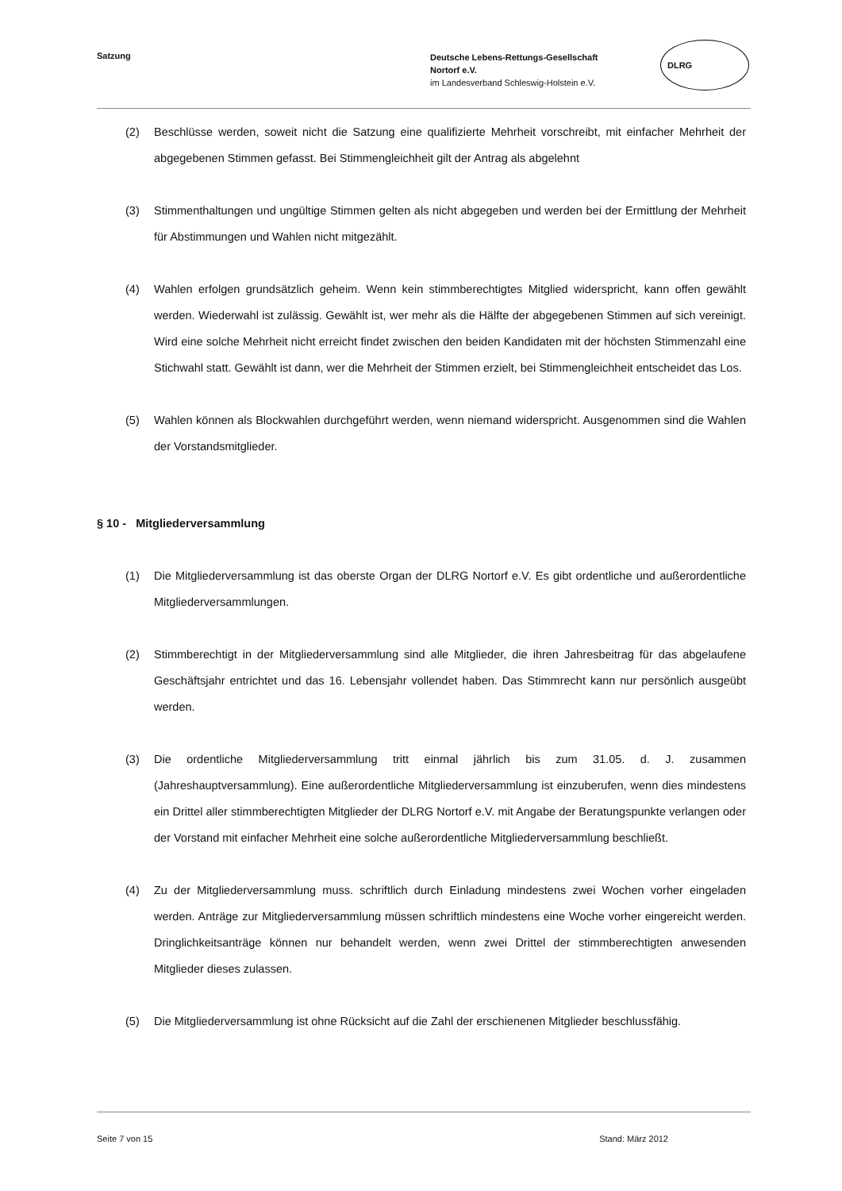Satzung
Deutsche Lebens-Rettungs-Gesellschaft
Nortorf e.V.
im Landesverband Schleswig-Holstein e.V.
DLRG
(2) Beschlüsse werden, soweit nicht die Satzung eine qualifizierte Mehrheit vorschreibt, mit einfacher Mehrheit der abgegebenen Stimmen gefasst. Bei Stimmengleichheit gilt der Antrag als abgelehnt
(3) Stimmenthaltungen und ungültige Stimmen gelten als nicht abgegeben und werden bei der Ermittlung der Mehrheit für Abstimmungen und Wahlen nicht mitgezählt.
(4) Wahlen erfolgen grundsätzlich geheim. Wenn kein stimmberechtigtes Mitglied widerspricht, kann offen gewählt werden. Wiederwahl ist zulässig. Gewählt ist, wer mehr als die Hälfte der abgegebenen Stimmen auf sich vereinigt. Wird eine solche Mehrheit nicht erreicht findet zwischen den beiden Kandidaten mit der höchsten Stimmenzahl eine Stichwahl statt. Gewählt ist dann, wer die Mehrheit der Stimmen erzielt, bei Stimmengleichheit entscheidet das Los.
(5) Wahlen können als Blockwahlen durchgeführt werden, wenn niemand widerspricht. Ausgenommen sind die Wahlen der Vorstandsmitglieder.
§ 10 - Mitgliederversammlung
(1) Die Mitgliederversammlung ist das oberste Organ der DLRG Nortorf e.V. Es gibt ordentliche und außerordentliche Mitgliederversammlungen.
(2) Stimmberechtigt in der Mitgliederversammlung sind alle Mitglieder, die ihren Jahresbeitrag für das abgelaufene Geschäftsjahr entrichtet und das 16. Lebensjahr vollendet haben. Das Stimmrecht kann nur persönlich ausgeübt werden.
(3) Die ordentliche Mitgliederversammlung tritt einmal jährlich bis zum 31.05. d. J. zusammen (Jahreshauptversammlung). Eine außerordentliche Mitgliederversammlung ist einzuberufen, wenn dies mindestens ein Drittel aller stimmberechtigten Mitglieder der DLRG Nortorf e.V. mit Angabe der Beratungspunkte verlangen oder der Vorstand mit einfacher Mehrheit eine solche außerordentliche Mitgliederversammlung beschließt.
(4) Zu der Mitgliederversammlung muss. schriftlich durch Einladung mindestens zwei Wochen vorher eingeladen werden. Anträge zur Mitgliederversammlung müssen schriftlich mindestens eine Woche vorher eingereicht werden. Dringlichkeitsanträge können nur behandelt werden, wenn zwei Drittel der stimmberechtigten anwesenden Mitglieder dieses zulassen.
(5) Die Mitgliederversammlung ist ohne Rücksicht auf die Zahl der erschienenen Mitglieder beschlussfähig.
Seite 7 von 15 Stand: März 2012